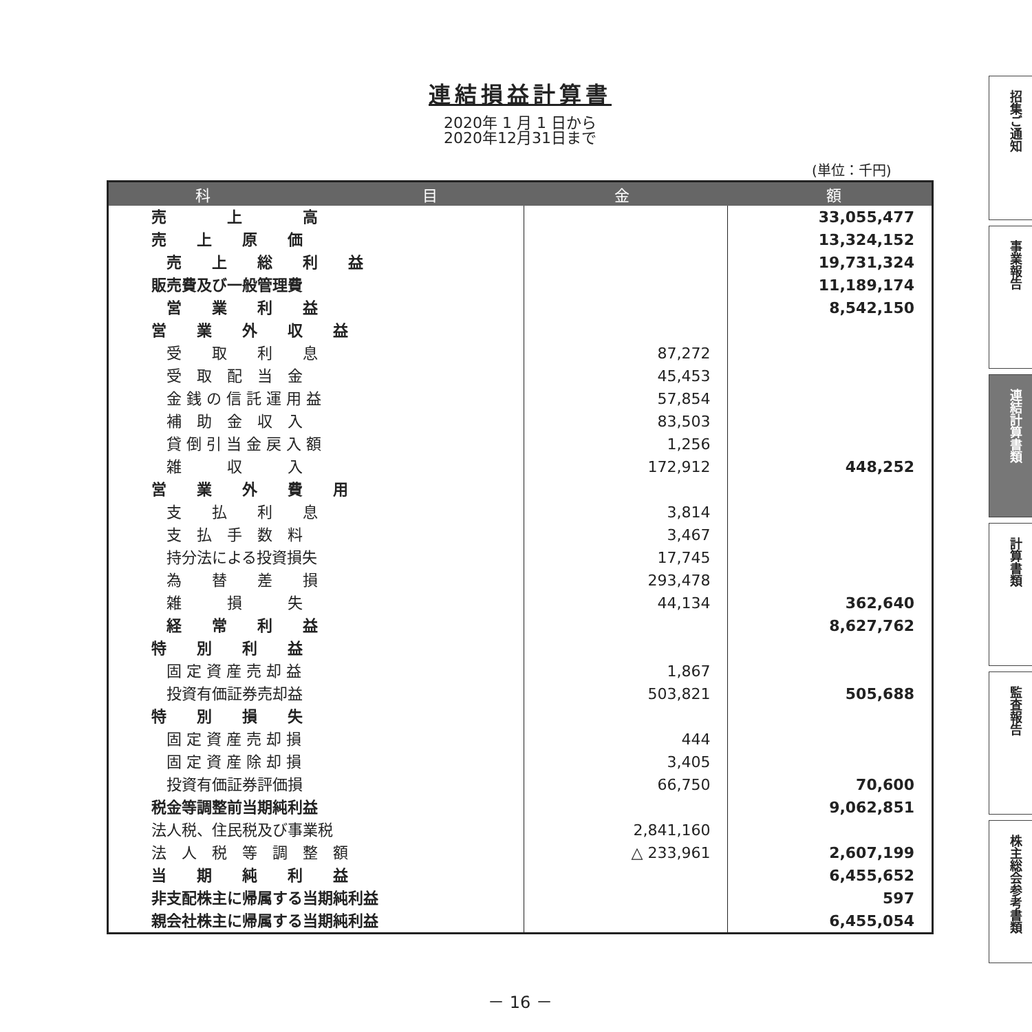連結損益計算書
2020年 1 月 1 日から
2020年12月31日まで
(単位：千円)
| 科 目 | 金 額 | |
| --- | --- | --- |
| 売 上 高 | | 33,055,477 |
| 売 上 原 価 | | 13,324,152 |
| 売 上 総 利 益 | | 19,731,324 |
| 販売費及び一般管理費 | | 11,189,174 |
| 営 業 利 益 | | 8,542,150 |
| 営 業 外 収 益 | | |
| 受 取 利 息 | 87,272 | |
| 受 取 配 当 金 | 45,453 | |
| 金 銭 の 信 託 運 用 益 | 57,854 | |
| 補 助 金 収 入 | 83,503 | |
| 貸 倒 引 当 金 戻 入 額 | 1,256 | |
| 雑 収 入 | 172,912 | 448,252 |
| 営 業 外 費 用 | | |
| 支 払 利 息 | 3,814 | |
| 支 払 手 数 料 | 3,467 | |
| 持分法による投資損失 | 17,745 | |
| 為 替 差 損 | 293,478 | |
| 雑 損 失 | 44,134 | 362,640 |
| 経 常 利 益 | | 8,627,762 |
| 特 別 利 益 | | |
| 固 定 資 産 売 却 益 | 1,867 | |
| 投資有価証券売却益 | 503,821 | 505,688 |
| 特 別 損 失 | | |
| 固 定 資 産 売 却 損 | 444 | |
| 固 定 資 産 除 却 損 | 3,405 | |
| 投資有価証券評価損 | 66,750 | 70,600 |
| 税金等調整前当期純利益 | | 9,062,851 |
| 法人税、住民税及び事業税 | 2,841,160 | |
| 法 人 税 等 調 整 額 | △ 233,961 | 2,607,199 |
| 当 期 純 利 益 | | 6,455,652 |
| 非支配株主に帰属する当期純利益 | | 597 |
| 親会社株主に帰属する当期純利益 | | 6,455,054 |
招集ご通知
事業報告
連結計算書類
計算書類
監査報告
株主総会参考書類
－ 16 －